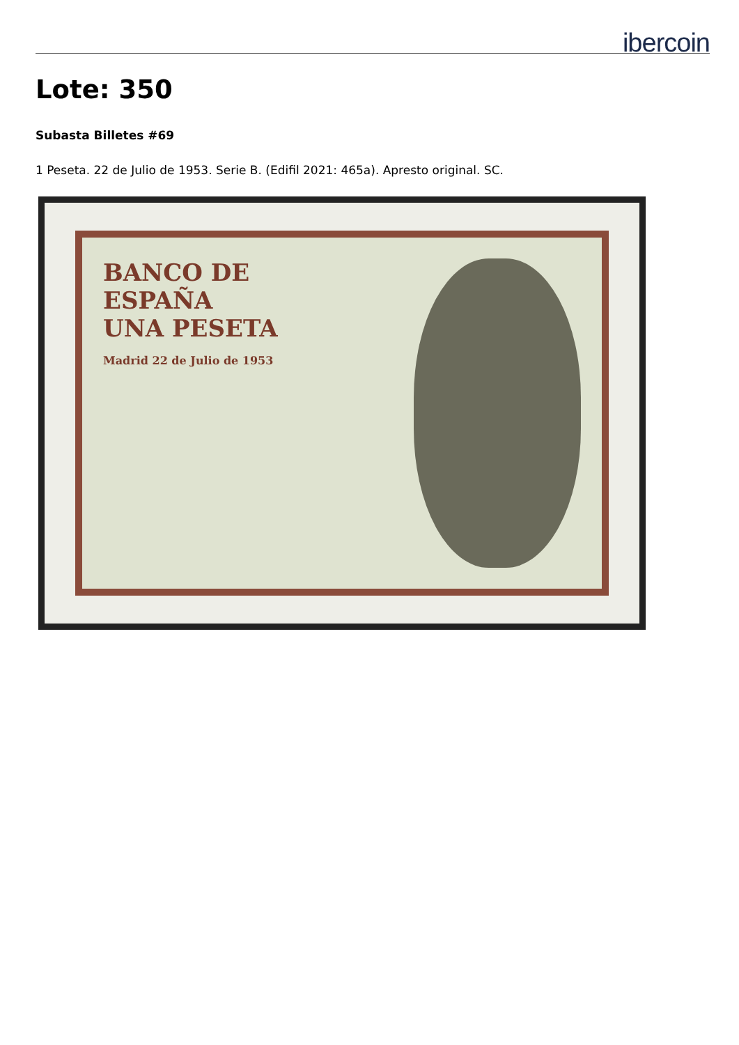ibercoin
Lote: 350
Subasta Billetes #69
1 Peseta. 22 de Julio de 1953. Serie B. (Edifil 2021: 465a). Apresto original. SC.
BANCO DE
ESPAÑA
UNA PESETA
Madrid 22 de Julio de 1953